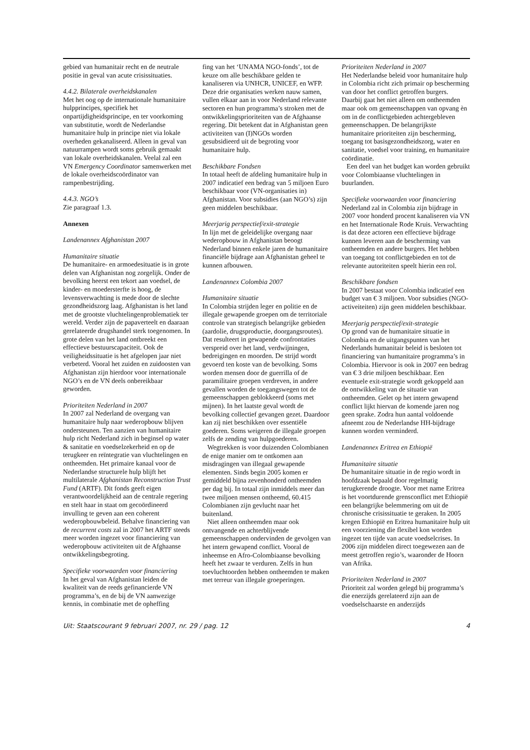gebied van humanitair recht en de neutrale positie in geval van acute crisissituaties.
4.4.2. Bilaterale overheidskanalen
Met het oog op de internationale humanitaire hulpprincipes, specifiek het onpartijdigheidsprincipe, en ter voorkoming van substitutie, wordt de Nederlandse humanitaire hulp in principe niet via lokale overheden gekanaliseerd. Alleen in geval van natuurrampen wordt soms gebruik gemaakt van lokale overheidskanalen. Veelal zal een VN Emergency Coordinator samenwerken met de lokale overheidscoördinator van rampenbestrijding.
4.4.3. NGO’s
Zie paragraaf 1.3.
Annexen
Landenannex Afghanistan 2007
Humanitaire situatie
De humanitaire- en armoedesituatie is in grote delen van Afghanistan nog zorgelijk. Onder de bevolking heerst een tekort aan voedsel, de kinder- en moedersterfte is hoog, de levensverwachting is mede door de slechte gezondheidszorg laag. Afghanistan is het land met de grootste vluchtelingenproblematiek ter wereld. Verder zijn de papaverteelt en daaraan gerelateerde drugshandel sterk toegenomen. In grote delen van het land ontbreekt een effectieve bestuurscapaciteit. Ook de veiligheidssituatie is het afgelopen jaar niet verbeterd. Vooral het zuiden en zuidoosten van Afghanistan zijn hierdoor voor internationale NGO’s en de VN deels onbereikbaar geworden.
Prioriteiten Nederland in 2007
In 2007 zal Nederland de overgang van humanitaire hulp naar wederopbouw blijven ondersteunen. Ten aanzien van humanitaire hulp richt Nederland zich in beginsel op water & sanitatie en voedselzekerheid en op de terugkeer en reïntegratie van vluchtelingen en ontheemden. Het primaire kanaal voor de Nederlandse structurele hulp blijft het multilaterale Afghanistan Reconstruction Trust Fund (ARTF). Dit fonds geeft eigen verantwoordelijkheid aan de centrale regering en stelt haar in staat om gecoördineerd invulling te geven aan een coherent wederopbouwbeleid. Behalve financiering van de recurrent costs zal in 2007 het ARTF steeds meer worden ingezet voor financiering van wederopbouw activiteiten uit de Afghaanse ontwikkelingsbegroting.
Specifieke voorwaarden voor financiering
In het geval van Afghanistan leiden de kwaliteit van de reeds gefinancierde VN programma’s, en de bij de VN aanwezige kennis, in combinatie met de opheffing
fing van het ‘UNAMA NGO-fonds’, tot de keuze om alle beschikbare gelden te kanaliseren via UNHCR, UNICEF, en WFP. Deze drie organisaties werken nauw samen, vullen elkaar aan in voor Nederland relevante sectoren en hun programma’s stroken met de ontwikkelingsprioriteiten van de Afghaanse regering. Dit betekent dat in Afghanistan geen activiteiten van (I)NGOs worden gesubsidieerd uit de begroting voor humanitaire hulp.
Beschikbare Fondsen
In totaal heeft de afdeling humanitaire hulp in 2007 indicatief een bedrag van 5 miljoen Euro beschikbaar voor (VN-organisaties in) Afghanistan. Voor subsidies (aan NGO’s) zijn geen middelen beschikbaar.
Meerjarig perspectief/exit-strategie
In lijn met de geleidelijke overgang naar wederopbouw in Afghanistan beoogt Nederland binnen enkele jaren de humanitaire financiële bijdrage aan Afghanistan geheel te kunnen afbouwen.
Landenannex Colombia 2007
Humanitaire situatie
In Colombia strijden leger en politie en de illegale gewapende groepen om de territoriale controle van strategisch belangrijke gebieden (aardolie, drugsproductie, doorgangsroutes). Dat resulteert in gewapende confrontaties verspreid over het land, verdwijningen, bedreigingen en moorden. De strijd wordt gevoerd ten koste van de bevolking. Soms worden mensen door de guerrilla of de paramilitaire groepen verdreven, in andere gevallen worden de toegangswegen tot de gemeenschappen geblokkeerd (soms met mijnen). In het laatste geval wordt de bevolking collectief gevangen gezet. Daardoor kan zij niet beschikken over essentiële goederen. Soms weigeren de illegale groepen zelfs de zending van hulpgoederen.
Wegtrekken is voor duizenden Colombianen de enige manier om te ontkomen aan misdragingen van illegaal gewapende elementen. Sinds begin 2005 komen er gemiddeld bijna zevenhonderd ontheemden per dag bij. In totaal zijn inmiddels meer dan twee miljoen mensen ontheemd, 60.415 Colombianen zijn gevlucht naar het buitenland.
Niet alleen ontheemden maar ook ontvangende en achterblijvende gemeenschappen ondervinden de gevolgen van het intern gewapend conflict. Vooral de inheemse en Afro-Colombiaanse bevolking heeft het zwaar te verduren. Zelfs in hun toevluchtoorden hebben ontheemden te maken met terreur van illegale groeperingen.
Prioriteiten Nederland in 2007
Het Nederlandse beleid voor humanitaire hulp in Colombia richt zich primair op bescherming van door het conflict getroffen burgers. Daarbij gaat het niet alleen om ontheemden maar ook om gemeenschappen van opvang èn om in de conflictgebieden achtergebleven gemeenschappen. De belangrijkste humanitaire prioriteiten zijn bescherming, toegang tot basisgezondheidszorg, water en sanitatie, voedsel voor training, en humanitaire coördinatie.
Een deel van het budget kan worden gebruikt voor Colombiaanse vluchtelingen in buurlanden.
Specifieke voorwaarden voor financiering
Nederland zal in Colombia zijn bijdrage in 2007 voor honderd procent kanaliseren via VN en het Internationale Rode Kruis. Verwachting is dat deze actoren een effectieve bijdrage kunnen leveren aan de bescherming van ontheemden en andere burgers. Het hebben van toegang tot conflictgebieden en tot de relevante autoriteiten speelt hierin een rol.
Beschikbare fondsen
In 2007 bestaat voor Colombia indicatief een budget van € 3 miljoen. Voor subsidies (NGO-activeiteiten) zijn geen middelen beschikbaar.
Meerjarig perspectief/exit-strategie
Op grond van de humanitaire situatie in Colombia en de uitgangspunten van het Nederlands humanitair beleid is besloten tot financiering van humanitaire programma’s in Colombia. Hiervoor is ook in 2007 een bedrag van € 3 drie miljoen beschikbaar. Een eventuele exit-strategie wordt gekoppeld aan de ontwikkeling van de situatie van ontheemden. Gelet op het intern gewapend conflict lijkt hiervan de komende jaren nog geen sprake. Zodra hun aantal voldoende afneemt zou de Nederlandse HH-bijdrage kunnen worden verminderd.
Landenannex Eritrea en Ethiopië
Humanitaire situatie
De humanitaire situatie in de regio wordt in hoofdzaak bepaald door regelmatig terugkerende droogte. Voor met name Eritrea is het voortdurende grensconflict met Ethiopië een belangrijke belemmering om uit de chronische crisissituatie te geraken. In 2005 kregen Ethiopië en Eritrea humanitaire hulp uit een voorziening die flexibel kon worden ingezet ten tijde van acute voedselcrises. In 2006 zijn middelen direct toegewezen aan de meest getroffen regio’s, waaronder de Hoorn van Afrika.
Prioriteiten Nederland in 2007
Prioriteit zal worden gelegd bij programma’s die enerzijds gerelateerd zijn aan de voedselschaarste en anderzijds
Uit: Staatscourant 9 februari 2007, nr. 29 / pag. 12 4